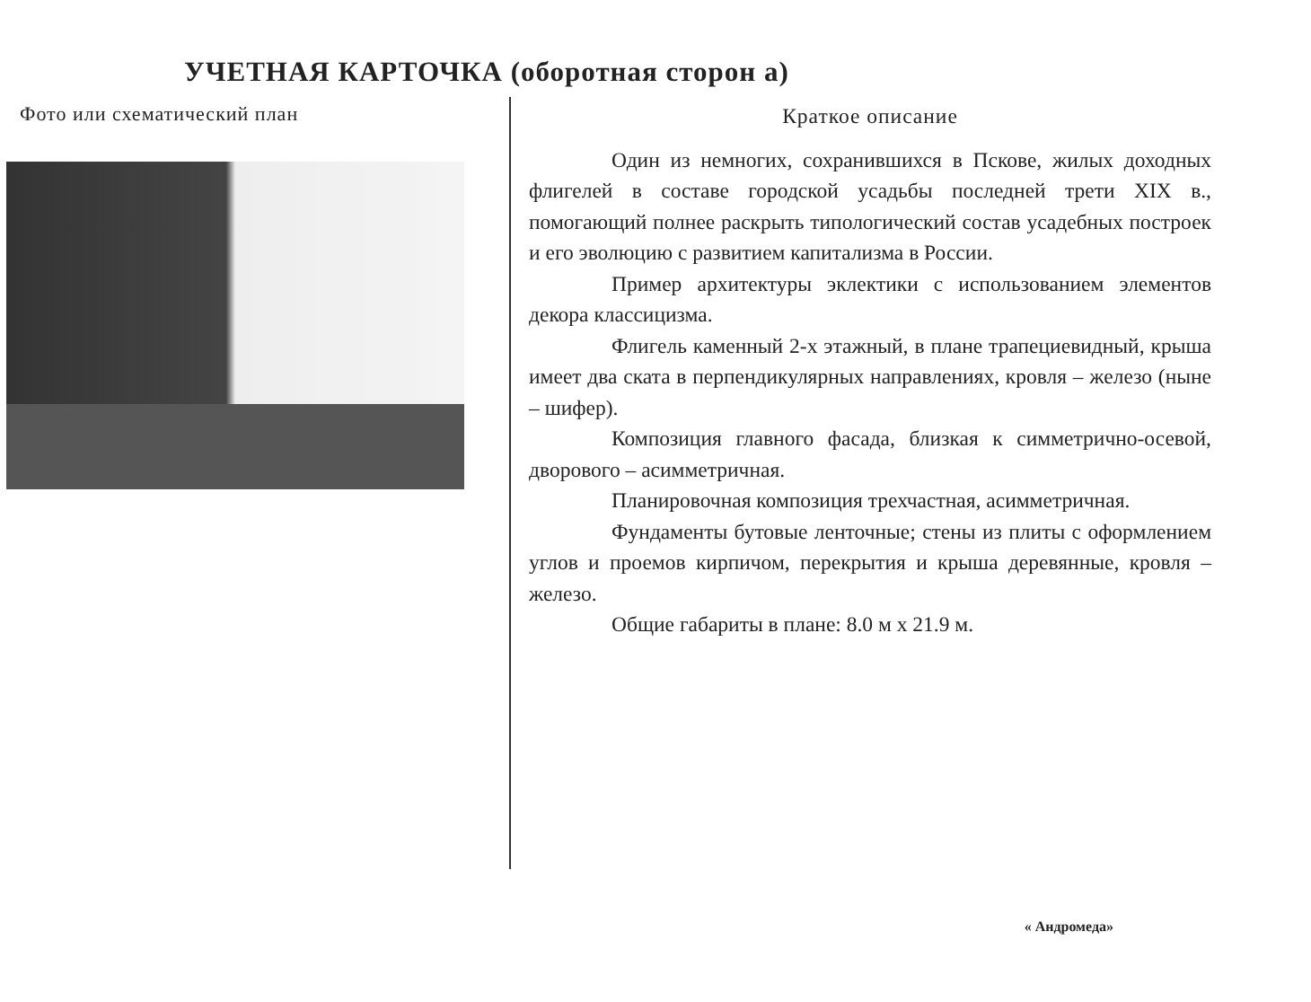УЧЕТНАЯ КАРТОЧКА (оборотная сторон а)
Фото или схематический план
Краткое описание
Один из немногих, сохранившихся в Пскове, жилых доходных флигелей в составе городской усадьбы последней трети XIX в., помогающий полнее раскрыть типологический состав усадебных построек и его эволюцию с развитием капитализма в России.
Пример архитектуры эклектики с использованием элементов декора классицизма.
Флигель каменный 2-х этажный, в плане трапециевидный, крыша имеет два ската в перпендикулярных направлениях, кровля – железо (ныне – шифер).
Композиция главного фасада, близкая к симметрично-осевой, дворового – асимметричная.
Планировочная композиция трехчастная, асимметричная.
Фундаменты бутовые ленточные; стены из плиты с оформлением углов и проемов кирпичом, перекрытия и крыша деревянные, кровля – железо.
Общие габариты в плане: 8.0 м х 21.9 м.
« Андромеда»